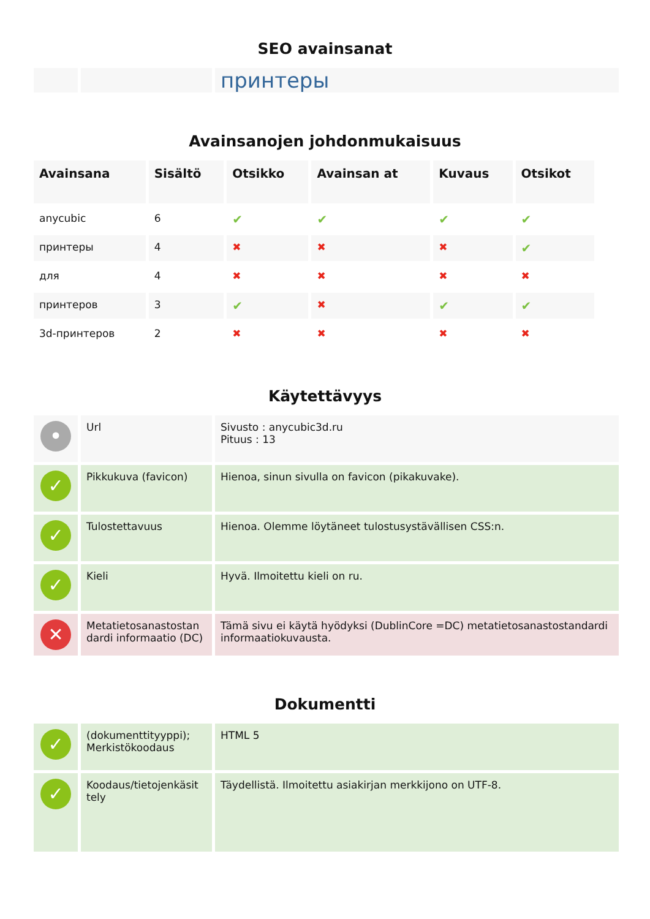SEO avainsanat
| | | принтеры |
Avainsanojen johdonmukaisuus
| Avainsana | Sisältö | Otsikko | Avainsan at | Kuvaus | Otsikot |
| --- | --- | --- | --- | --- | --- |
| anycubic | 6 | ✔ | ✔ | ✔ | ✔ |
| принтеры | 4 | ✖ | ✖ | ✖ | ✔ |
| для | 4 | ✖ | ✖ | ✖ | ✖ |
| принтеров | 3 | ✔ | ✖ | ✔ | ✔ |
| 3d-принтеров | 2 | ✖ | ✖ | ✖ | ✖ |
Käytettävyys
| • | Url | Sivusto : anycubic3d.ru Pituus : 13 |
| ✓ | Pikkukuva (favicon) | Hienoa, sinun sivulla on favicon (pikakuvake). |
| ✓ | Tulostettavuus | Hienoa. Olemme löytäneet tulostusystävällisen CSS:n. |
| ✓ | Kieli | Hyvä. Ilmoitettu kieli on ru. |
| ✕ | Metatietosanastostan dardi informaatio (DC) | Tämä sivu ei käytä hyödyksi (DublinCore =DC) metatietosanastostandardi informaatiokuvausta. |
Dokumentti
| ✓ | (dokumenttityyppi); Merkistökoodaus | HTML 5 |
| ✓ | Koodaus/tietojenkäsit tely | Täydellistä. Ilmoitettu asiakirjan merkkijono on UTF-8. |